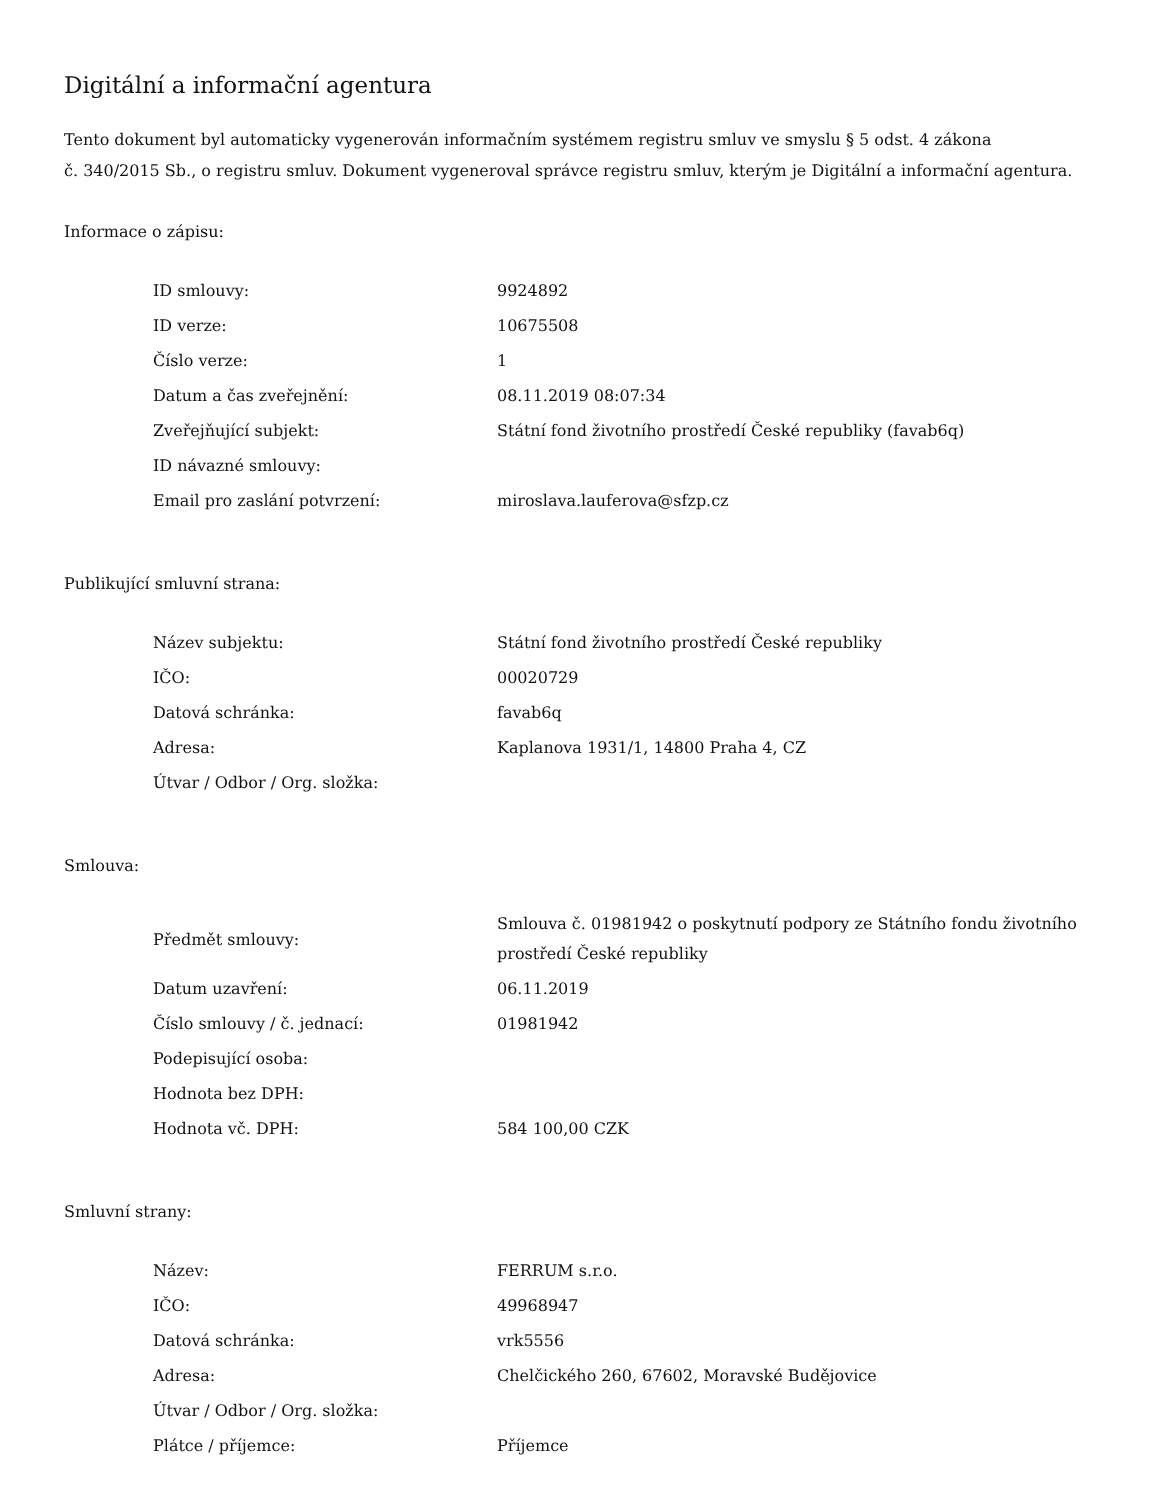Digitální a informační agentura
Tento dokument byl automaticky vygenerován informačním systémem registru smluv ve smyslu § 5 odst. 4 zákona
č. 340/2015 Sb., o registru smluv. Dokument vygeneroval správce registru smluv, kterým je Digitální a informační agentura.
Informace o zápisu:
| ID smlouvy: | 9924892 |
| ID verze: | 10675508 |
| Číslo verze: | 1 |
| Datum a čas zveřejnění: | 08.11.2019 08:07:34 |
| Zveřejňující subjekt: | Státní fond životního prostředí České republiky (favab6q) |
| ID návazné smlouvy: | |
| Email pro zaslání potvrzení: | miroslava.lauferova@sfzp.cz |
Publikující smluvní strana:
| Název subjektu: | Státní fond životního prostředí České republiky |
| IČO: | 00020729 |
| Datová schránka: | favab6q |
| Adresa: | Kaplanova 1931/1, 14800 Praha 4, CZ |
| Útvar / Odbor / Org. složka: | |
Smlouva:
| Předmět smlouvy: | Smlouva č. 01981942 o poskytnutí podpory ze Státního fondu životního prostředí České republiky |
| Datum uzavření: | 06.11.2019 |
| Číslo smlouvy / č. jednací: | 01981942 |
| Podepisující osoba: | |
| Hodnota bez DPH: | |
| Hodnota vč. DPH: | 584 100,00 CZK |
Smluvní strany:
| Název: | FERRUM s.r.o. |
| IČO: | 49968947 |
| Datová schránka: | vrk5556 |
| Adresa: | Chelčického 260, 67602, Moravské Budějovice |
| Útvar / Odbor / Org. složka: | |
| Plátce / příjemce: | Příjemce |